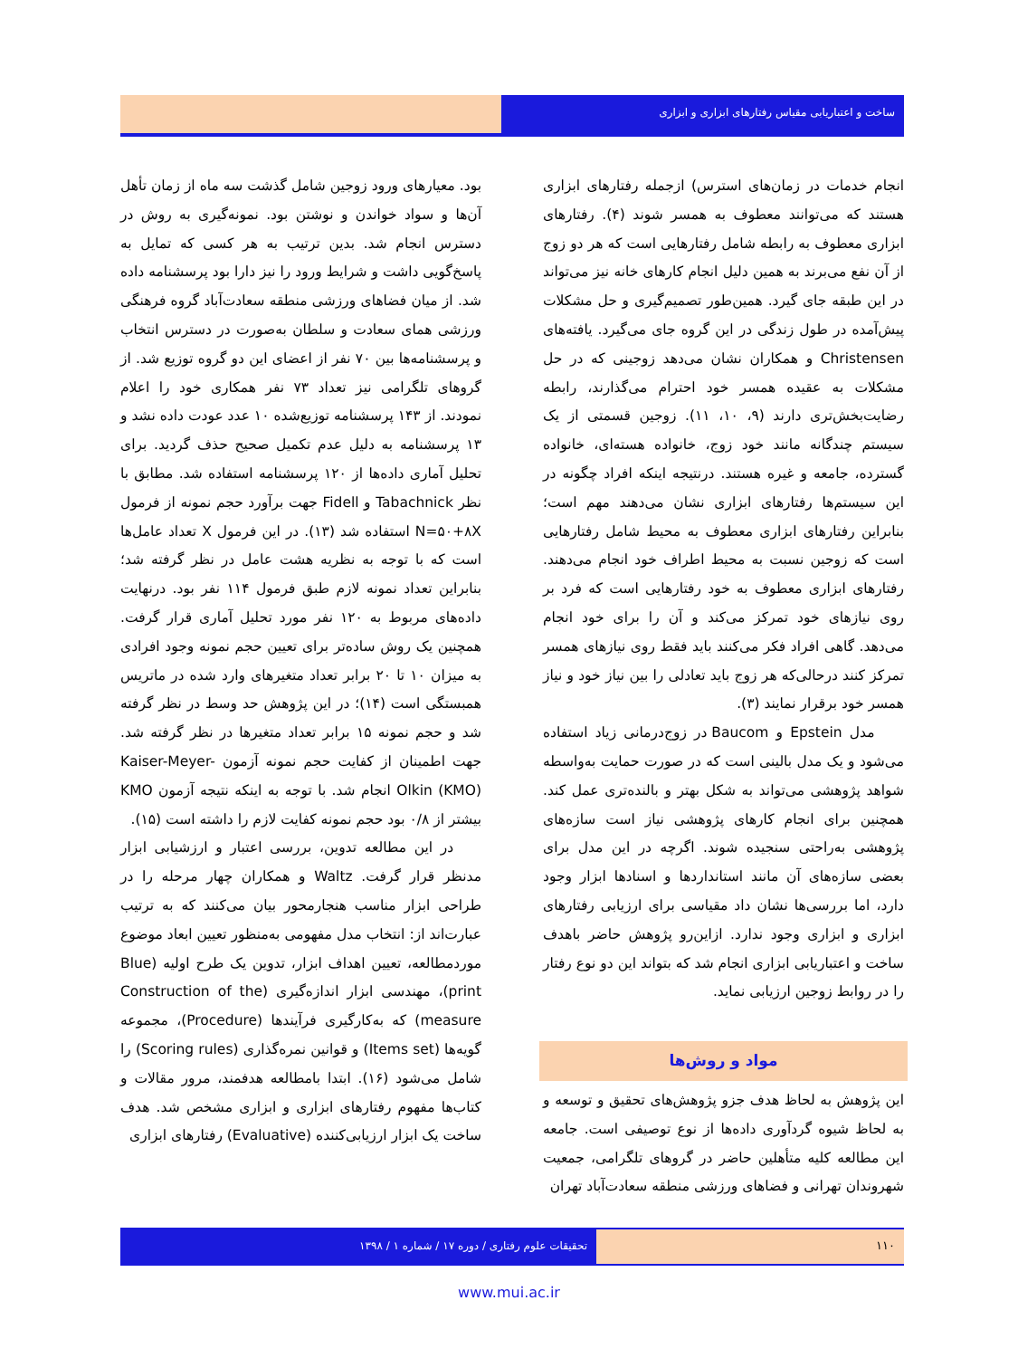ساخت و اعتباریابی مقیاس رفتارهای ابزاری و ابزاری
انجام خدمات در زمان‌های استرس) ازجمله رفتارهای ابزاری هستند که می‌توانند معطوف به همسر شوند (۴). رفتارهای ابزاری معطوف به رابطه شامل رفتارهایی است که هر دو زوج از آن نفع می‌برند به همین دلیل انجام کارهای خانه نیز می‌تواند در این طبقه جای گیرد. همین‌طور تصمیم‌گیری و حل مشکلات پیش‌آمده در طول زندگی در این گروه جای می‌گیرد. یافته‌های Christensen و همکاران نشان می‌دهد زوجینی که در حل مشکلات به عقیده همسر خود احترام می‌گذارند، رابطه رضایت‌بخش‌تری دارند (۹، ۱۰، ۱۱). زوجین قسمتی از یک سیستم چندگانه مانند خود زوج، خانواده هسته‌ای، خانواده گسترده، جامعه و غیره هستند. درنتیجه اینکه افراد چگونه در این سیستم‌ها رفتارهای ابزاری نشان می‌دهند مهم است؛ بنابراین رفتارهای ابزاری معطوف به محیط شامل رفتارهایی است که زوجین نسبت به محیط اطراف خود انجام می‌دهند. رفتارهای ابزاری معطوف به خود رفتارهایی است که فرد بر روی نیازهای خود تمرکز می‌کند و آن را برای خود انجام می‌دهد. گاهی افراد فکر می‌کنند باید فقط روی نیازهای همسر تمرکز کنند درحالی‌که هر زوج باید تعادلی را بین نیاز خود و نیاز همسر خود برقرار نمایند (۳).
مدل Epstein و Baucom در زوج‌درمانی زیاد استفاده می‌شود و یک مدل بالینی است که در صورت حمایت به‌واسطه شواهد پژوهشی می‌تواند به شکل بهتر و بالنده‌تری عمل کند. همچنین برای انجام کارهای پژوهشی نیاز است سازه‌های پژوهشی به‌راحتی سنجیده شوند. اگرچه در این مدل برای بعضی سازه‌های آن مانند استانداردها و اسنادها ابزار وجود دارد، اما بررسی‌ها نشان داد مقیاسی برای ارزیابی رفتارهای ابزاری و ابزاری وجود ندارد. ازاین‌رو پژوهش حاضر باهدف ساخت و اعتباریابی ابزاری انجام شد که بتواند این دو نوع رفتار را در روابط زوجین ارزیابی نماید.
مواد و روش‌ها
این پژوهش به لحاظ هدف جزو پژوهش‌های تحقیق و توسعه و به لحاظ شیوه گردآوری داده‌ها از نوع توصیفی است. جامعه این مطالعه کلیه متأهلین حاضر در گروهای تلگرامی، جمعیت شهروندان تهرانی و فضاهای ورزشی منطقه سعادت‌آباد تهران
بود. معیارهای ورود زوجین شامل گذشت سه ماه از زمان تأهل آن‌ها و سواد خواندن و نوشتن بود. نمونه‌گیری به روش در دسترس انجام شد. بدین ترتیب به هر کسی که تمایل به پاسخ‌گویی داشت و شرایط ورود را نیز دارا بود پرسشنامه داده شد. از میان فضاهای ورزشی منطقه سعادت‌آباد گروه فرهنگی ورزشی همای سعادت و سلطان به‌صورت در دسترس انتخاب و پرسشنامه‌ها بین ۷۰ نفر از اعضای این دو گروه توزیع شد. از گروهای تلگرامی نیز تعداد ۷۳ نفر همکاری خود را اعلام نمودند. از ۱۴۳ پرسشنامه توزیع‌شده ۱۰ عدد عودت داده نشد و ۱۳ پرسشنامه به دلیل عدم تکمیل صحیح حذف گردید. برای تحلیل آماری داده‌ها از ۱۲۰ پرسشنامه استفاده شد. مطابق با نظر Tabachnick و Fidell جهت برآورد حجم نمونه از فرمول N=۵۰+۸X استفاده شد (۱۳). در این فرمول X تعداد عامل‌ها است که با توجه به نظریه هشت عامل در نظر گرفته شد؛ بنابراین تعداد نمونه لازم طبق فرمول ۱۱۴ نفر بود. درنهایت داده‌های مربوط به ۱۲۰ نفر مورد تحلیل آماری قرار گرفت. همچنین یک روش ساده‌تر برای تعیین حجم نمونه وجود افرادی به میزان ۱۰ تا ۲۰ برابر تعداد متغیرهای وارد شده در ماتریس همبستگی است (۱۴)؛ در این پژوهش حد وسط در نظر گرفته شد و حجم نمونه ۱۵ برابر تعداد متغیرها در نظر گرفته شد. جهت اطمینان از کفایت حجم نمونه آزمون Kaiser-Meyer-Olkin (KMO) انجام شد. با توجه به اینکه نتیجه آزمون KMO بیشتر از ۰/۸ بود حجم نمونه کفایت لازم را داشته است (۱۵).
در این مطالعه تدوین، بررسی اعتبار و ارزشیابی ابزار مدنظر قرار گرفت. Waltz و همکاران چهار مرحله را در طراحی ابزار مناسب هنجارمحور بیان می‌کنند که به ترتیب عبارت‌اند از: انتخاب مدل مفهومی به‌منظور تعیین ابعاد موضوع موردمطالعه، تعیین اهداف ابزار، تدوین یک طرح اولیه (Blue print)، مهندسی ابزار اندازه‌گیری (Construction of the measure) که به‌کارگیری فرآیندها (Procedure)، مجموعه گویه‌ها (Items set) و قوانین نمره‌گذاری (Scoring rules) را شامل می‌شود (۱۶). ابتدا بامطالعه هدفمند، مرور مقالات و کتاب‌ها مفهوم رفتارهای ابزاری و ابزاری مشخص شد. هدف ساخت یک ابزار ارزیابی‌کننده (Evaluative) رفتارهای ابزاری
۱۱۰ تحقیقات علوم رفتاری / دوره ۱۷ / شماره ۱ / ۱۳۹۸
www.mui.ac.ir